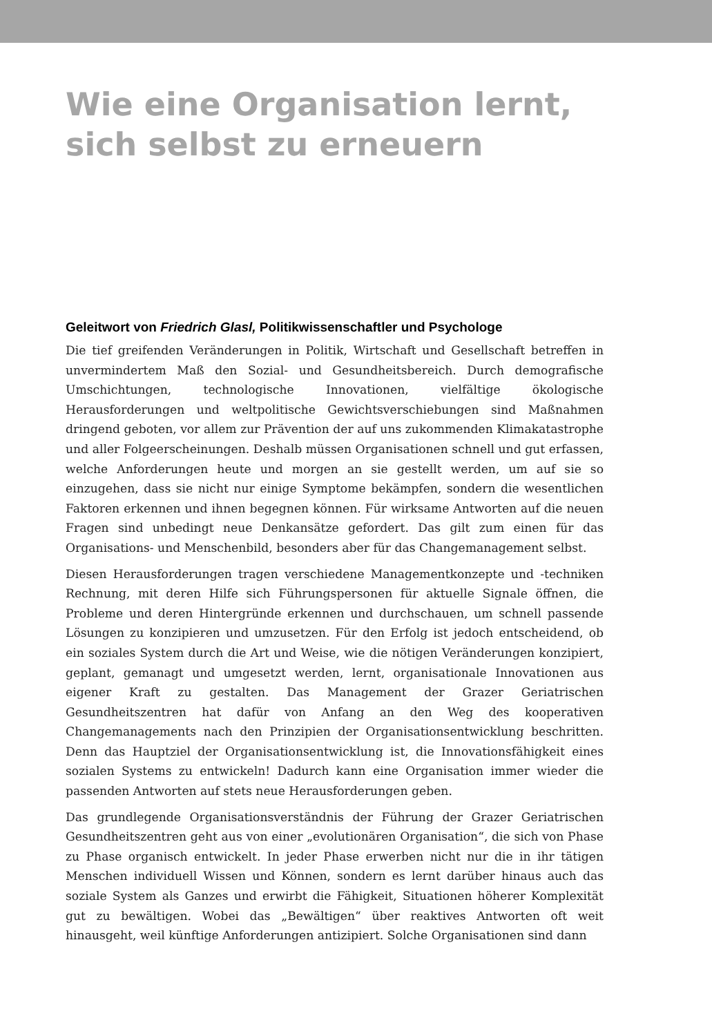Wie eine Organisation lernt,
sich selbst zu erneuern
Geleitwort von Friedrich Glasl, Politikwissenschaftler und Psychologe
Die tief greifenden Veränderungen in Politik, Wirtschaft und Gesellschaft betreffen in unvermindertem Maß den Sozial- und Gesundheitsbereich. Durch demografische Umschichtungen, technologische Innovationen, vielfältige ökologische Herausforderungen und weltpolitische Gewichtsverschiebungen sind Maßnahmen dringend geboten, vor allem zur Prävention der auf uns zukommenden Klimakatastrophe und aller Folgeerscheinungen. Deshalb müssen Organisationen schnell und gut erfassen, welche Anforderungen heute und morgen an sie gestellt werden, um auf sie so einzugehen, dass sie nicht nur einige Symptome bekämpfen, sondern die wesentlichen Faktoren erkennen und ihnen begegnen können. Für wirksame Antworten auf die neuen Fragen sind unbedingt neue Denkansätze gefordert. Das gilt zum einen für das Organisations- und Menschenbild, besonders aber für das Changemanagement selbst.
Diesen Herausforderungen tragen verschiedene Managementkonzepte und -techniken Rechnung, mit deren Hilfe sich Führungspersonen für aktuelle Signale öffnen, die Probleme und deren Hintergründe erkennen und durchschauen, um schnell passende Lösungen zu konzipieren und umzusetzen. Für den Erfolg ist jedoch entscheidend, ob ein soziales System durch die Art und Weise, wie die nötigen Veränderungen konzipiert, geplant, gemanagt und umgesetzt werden, lernt, organisationale Innovationen aus eigener Kraft zu gestalten. Das Management der Grazer Geriatrischen Gesundheitszentren hat dafür von Anfang an den Weg des kooperativen Changemanagements nach den Prinzipien der Organisationsentwicklung beschritten. Denn das Hauptziel der Organisationsentwicklung ist, die Innovationsfähigkeit eines sozialen Systems zu entwickeln! Dadurch kann eine Organisation immer wieder die passenden Antworten auf stets neue Herausforderungen geben.
Das grundlegende Organisationsverständnis der Führung der Grazer Geriatrischen Gesundheitszentren geht aus von einer „evolutionären Organisation“, die sich von Phase zu Phase organisch entwickelt. In jeder Phase erwerben nicht nur die in ihr tätigen Menschen individuell Wissen und Können, sondern es lernt darüber hinaus auch das soziale System als Ganzes und erwirbt die Fähigkeit, Situationen höherer Komplexität gut zu bewältigen. Wobei das „Bewältigen“ über reaktives Antworten oft weit hinausgeht, weil künftige Anforderungen antizipiert. Solche Organisationen sind dann